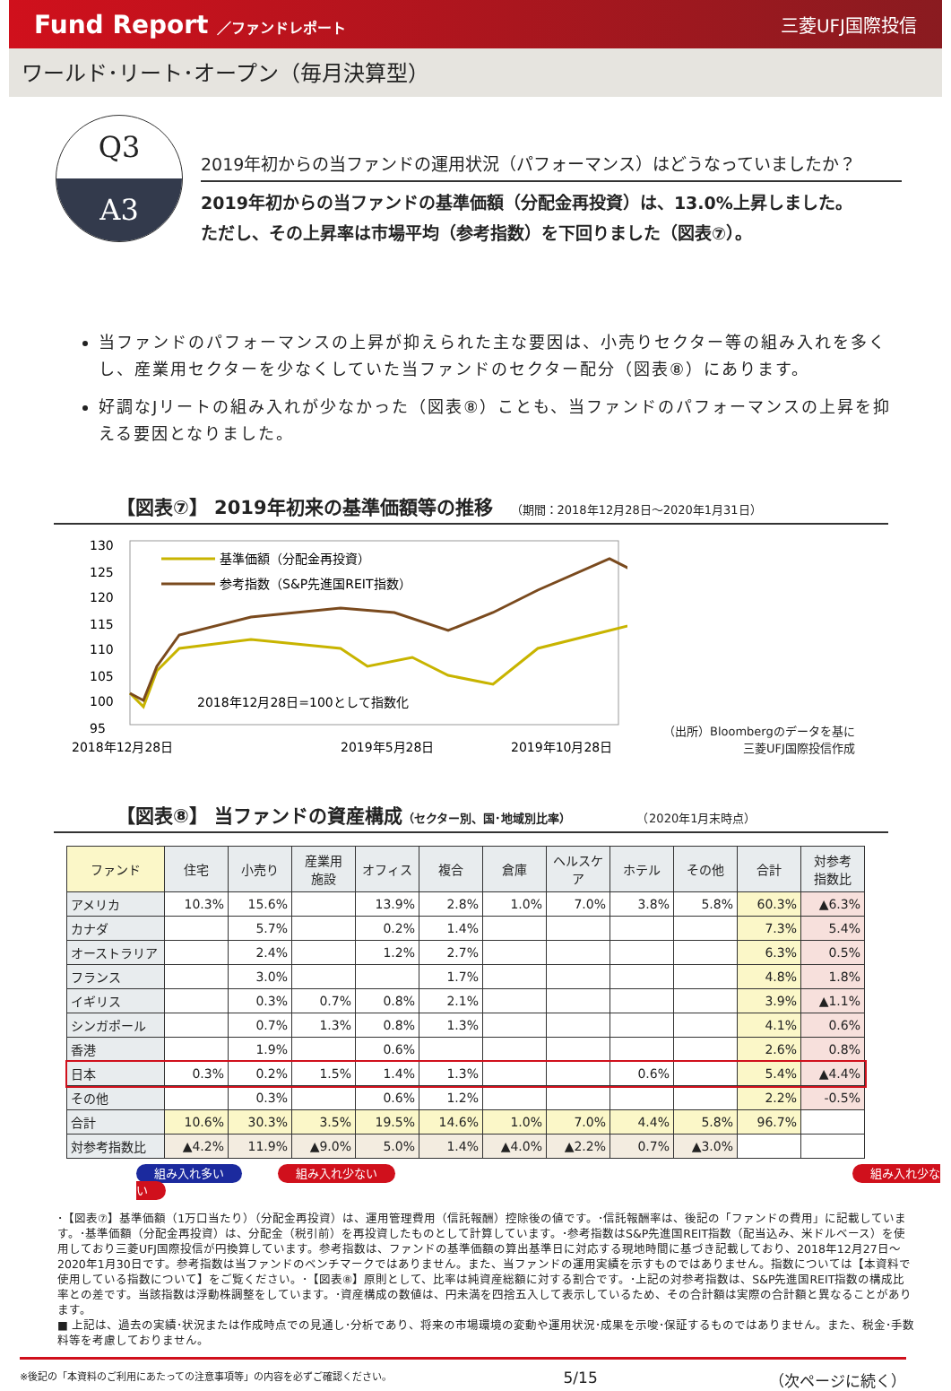Fund Report ／ファンドレポート 三菱UFJ国際投信
ワールド･リート･オープン（毎月決算型）
Q3
A3
2019年初からの当ファンドの運用状況（パフォーマンス）はどうなっていましたか？
2019年初からの当ファンドの基準価額（分配金再投資）は、13.0%上昇しました。
ただし、その上昇率は市場平均（参考指数）を下回りました（図表⑦）。
当ファンドのパフォーマンスの上昇が抑えられた主な要因は、小売りセクター等の組み入れを多くし、産業用セクターを少なくしていた当ファンドのセクター配分（図表⑧）にあります。
好調なJリートの組み入れが少なかった（図表⑧）ことも、当ファンドのパフォーマンスの上昇を抑える要因となりました。
【図表⑦】 2019年初来の基準価額等の推移 （期間：2018年12月28日～2020年1月31日）
130
125
120
115
110
105
100
95
基準価額（分配金再投資）
参考指数（S&P先進国REIT指数）
2018年12月28日=100として指数化
2018年12月28日
2019年5月28日
2019年10月28日
（出所）Bloombergのデータを基に
三菱UFJ国際投信作成
【図表⑧】 当ファンドの資産構成 （セクター別、国･地域別比率） （2020年1月末時点）
| ファンド | 住宅 | 小売り | 産業用 施設 | オフィス | 複合 | 倉庫 | ヘルスケア | ホテル | その他 | 合計 | 対参考 指数比 |
| --- | --- | --- | --- | --- | --- | --- | --- | --- | --- | --- | --- |
| アメリカ | 10.3% | 15.6% | | 13.9% | 2.8% | 1.0% | 7.0% | 3.8% | 5.8% | 60.3% | ▲6.3% |
| カナダ | | 5.7% | | 0.2% | 1.4% | | | | | 7.3% | 5.4% |
| オーストラリア | | 2.4% | | 1.2% | 2.7% | | | | | 6.3% | 0.5% |
| フランス | | 3.0% | | | 1.7% | | | | | 4.8% | 1.8% |
| イギリス | | 0.3% | 0.7% | 0.8% | 2.1% | | | | | 3.9% | ▲1.1% |
| シンガポール | | 0.7% | 1.3% | 0.8% | 1.3% | | | | | 4.1% | 0.6% |
| 香港 | | 1.9% | | 0.6% | | | | | | 2.6% | 0.8% |
| 日本 | 0.3% | 0.2% | 1.5% | 1.4% | 1.3% | | | 0.6% | | 5.4% | ▲4.4% |
| その他 | | 0.3% | | 0.6% | 1.2% | | | | | 2.2% | -0.5% |
| 合計 | 10.6% | 30.3% | 3.5% | 19.5% | 14.6% | 1.0% | 7.0% | 4.4% | 5.8% | 96.7% | |
| 対参考指数比 | ▲4.2% | 11.9% | ▲9.0% | 5.0% | 1.4% | ▲4.0% | ▲2.2% | 0.7% | ▲3.0% | | |
組み入れ多い 組み入れ少ない 組み入れ少ない
･【図表⑦】基準価額（1万口当たり）（分配金再投資）は、運用管理費用（信託報酬）控除後の値です。･信託報酬率は、後記の「ファンドの費用」に記載しています。･基準価額（分配金再投資）は、分配金（税引前）を再投資したものとして計算しています。･参考指数はS&P先進国REIT指数（配当込み、米ドルベース）を使用しており三菱UFJ国際投信が円換算しています。参考指数は、ファンドの基準価額の算出基準日に対応する現地時間に基づき記載しており、2018年12月27日～2020年1月30日です。参考指数は当ファンドのベンチマークではありません。また、当ファンドの運用実績を示すものではありません。指数については【本資料で使用している指数について】をご覧ください。･【図表⑧】原則として、比率は純資産総額に対する割合です。･上記の対参考指数は、S&P先進国REIT指数の構成比率との差です。当該指数は浮動株調整をしています。･資産構成の数値は、円未満を四捨五入して表示しているため、その合計額は実際の合計額と異なることがあります。
■ 上記は、過去の実績･状況または作成時点での見通し･分析であり、将来の市場環境の変動や運用状況･成果を示唆･保証するものではありません。また、税金･手数料等を考慮しておりません。
※後記の「本資料のご利用にあたっての注意事項等」の内容を必ずご確認ください。 5/15 （次ページに続く）